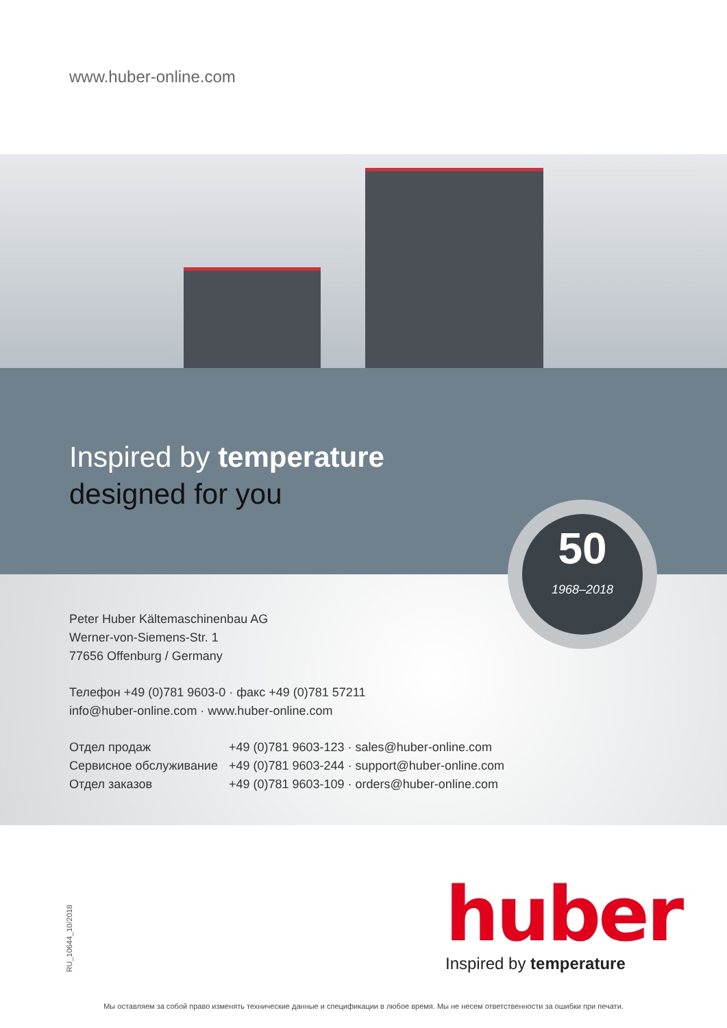www.huber-online.com
Inspired by temperature
designed for you
50
1968–2018
Peter Huber Kältemaschinenbau AG
Werner-von-Siemens-Str. 1
77656 Offenburg / Germany
Телефон +49 (0)781 9603-0 · факс +49 (0)781 57211
info@huber-online.com · www.huber-online.com
| Отдел продаж | +49 (0)781 9603-123 · sales@huber-online.com |
| Сервисное обслуживание | +49 (0)781 9603-244 · support@huber-online.com |
| Отдел заказов | +49 (0)781 9603-109 · orders@huber-online.com |
RU_10644_10/2018
huber
Inspired by temperature
Мы оставляем за собой право изменять технические данные и спецификации в любое время. Мы не несем ответственности за ошибки при печати.